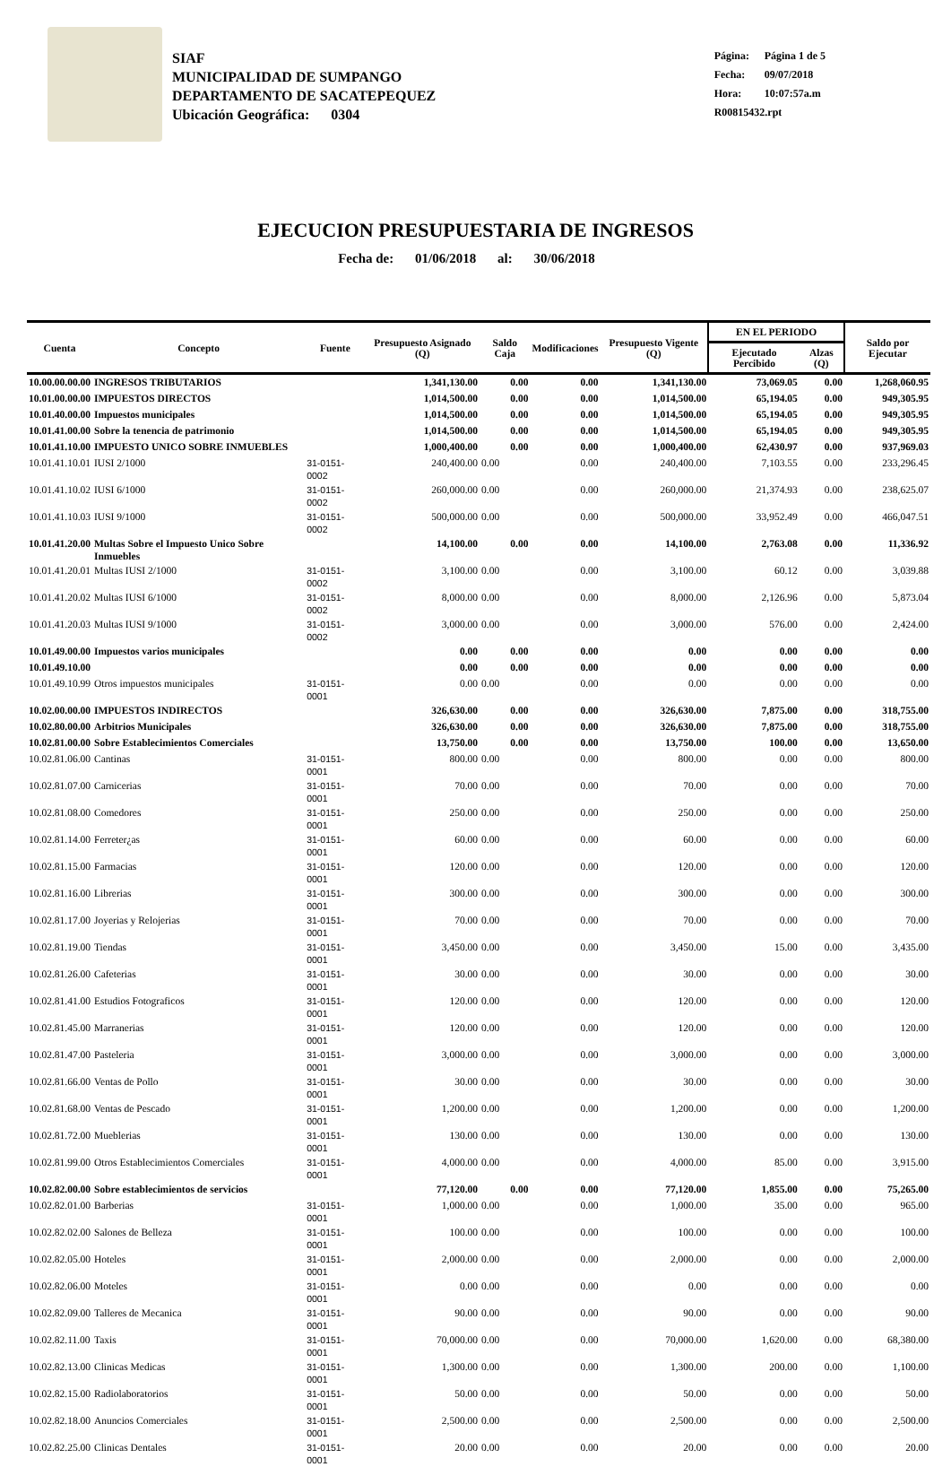SIAF
MUNICIPALIDAD DE SUMPANGO
DEPARTAMENTO DE SACATEPEQUEZ
Ubicación Geográfica: 0304
Página: Página 1 de 5
Fecha: 09/07/2018
Hora: 10:07:57a.m
R00815432.rpt
EJECUCION PRESUPUESTARIA DE INGRESOS
Fecha de: 01/06/2018 al: 30/06/2018
| Cuenta | Concepto | Fuente | Presupuesto Asignado (Q) | Saldo Caja | Modificaciones | Presupuesto Vigente (Q) | EN EL PERIODO | | Saldo por Ejecutar |
| --- | --- | --- | --- | --- | --- | --- | --- | --- | --- |
| | | | | | | | Ejecutado Percibido | Alzas (Q) | |
| 10.00.00.00.00 | INGRESOS TRIBUTARIOS | | 1,341,130.00 | 0.00 | 0.00 | 1,341,130.00 | 73,069.05 | 0.00 | 1,268,060.95 |
| 10.01.00.00.00 | IMPUESTOS DIRECTOS | | 1,014,500.00 | 0.00 | 0.00 | 1,014,500.00 | 65,194.05 | 0.00 | 949,305.95 |
| 10.01.40.00.00 | Impuestos municipales | | 1,014,500.00 | 0.00 | 0.00 | 1,014,500.00 | 65,194.05 | 0.00 | 949,305.95 |
| 10.01.41.00.00 | Sobre la tenencia de patrimonio | | 1,014,500.00 | 0.00 | 0.00 | 1,014,500.00 | 65,194.05 | 0.00 | 949,305.95 |
| 10.01.41.10.00 | IMPUESTO UNICO SOBRE INMUEBLES | | 1,000,400.00 | 0.00 | 0.00 | 1,000,400.00 | 62,430.97 | 0.00 | 937,969.03 |
| 10.01.41.10.01 | IUSI 2/1000 | 31-0151-0002 | 240,400.00 | 0.00 | 0.00 | 240,400.00 | 7,103.55 | 0.00 | 233,296.45 |
| 10.01.41.10.02 | IUSI 6/1000 | 31-0151-0002 | 260,000.00 | 0.00 | 0.00 | 260,000.00 | 21,374.93 | 0.00 | 238,625.07 |
| 10.01.41.10.03 | IUSI 9/1000 | 31-0151-0002 | 500,000.00 | 0.00 | 0.00 | 500,000.00 | 33,952.49 | 0.00 | 466,047.51 |
| 10.01.41.20.00 | Multas Sobre el Impuesto Unico Sobre Inmuebles | | 14,100.00 | 0.00 | 0.00 | 14,100.00 | 2,763.08 | 0.00 | 11,336.92 |
| 10.01.41.20.01 | Multas IUSI 2/1000 | 31-0151-0002 | 3,100.00 | 0.00 | 0.00 | 3,100.00 | 60.12 | 0.00 | 3,039.88 |
| 10.01.41.20.02 | Multas IUSI 6/1000 | 31-0151-0002 | 8,000.00 | 0.00 | 0.00 | 8,000.00 | 2,126.96 | 0.00 | 5,873.04 |
| 10.01.41.20.03 | Multas IUSI 9/1000 | 31-0151-0002 | 3,000.00 | 0.00 | 0.00 | 3,000.00 | 576.00 | 0.00 | 2,424.00 |
| 10.01.49.00.00 | Impuestos varios municipales | | 0.00 | 0.00 | 0.00 | 0.00 | 0.00 | 0.00 | 0.00 |
| 10.01.49.10.00 | | | 0.00 | 0.00 | 0.00 | 0.00 | 0.00 | 0.00 | 0.00 |
| 10.01.49.10.99 | Otros impuestos municipales | 31-0151-0001 | 0.00 | 0.00 | 0.00 | 0.00 | 0.00 | 0.00 | 0.00 |
| 10.02.00.00.00 | IMPUESTOS INDIRECTOS | | 326,630.00 | 0.00 | 0.00 | 326,630.00 | 7,875.00 | 0.00 | 318,755.00 |
| 10.02.80.00.00 | Arbitrios Municipales | | 326,630.00 | 0.00 | 0.00 | 326,630.00 | 7,875.00 | 0.00 | 318,755.00 |
| 10.02.81.00.00 | Sobre Establecimientos Comerciales | | 13,750.00 | 0.00 | 0.00 | 13,750.00 | 100.00 | 0.00 | 13,650.00 |
| 10.02.81.06.00 | Cantinas | 31-0151-0001 | 800.00 | 0.00 | 0.00 | 800.00 | 0.00 | 0.00 | 800.00 |
| 10.02.81.07.00 | Carnicerias | 31-0151-0001 | 70.00 | 0.00 | 0.00 | 70.00 | 0.00 | 0.00 | 70.00 |
| 10.02.81.08.00 | Comedores | 31-0151-0001 | 250.00 | 0.00 | 0.00 | 250.00 | 0.00 | 0.00 | 250.00 |
| 10.02.81.14.00 | Ferreter¿as | 31-0151-0001 | 60.00 | 0.00 | 0.00 | 60.00 | 0.00 | 0.00 | 60.00 |
| 10.02.81.15.00 | Farmacias | 31-0151-0001 | 120.00 | 0.00 | 0.00 | 120.00 | 0.00 | 0.00 | 120.00 |
| 10.02.81.16.00 | Librerias | 31-0151-0001 | 300.00 | 0.00 | 0.00 | 300.00 | 0.00 | 0.00 | 300.00 |
| 10.02.81.17.00 | Joyerias y Relojerias | 31-0151-0001 | 70.00 | 0.00 | 0.00 | 70.00 | 0.00 | 0.00 | 70.00 |
| 10.02.81.19.00 | Tiendas | 31-0151-0001 | 3,450.00 | 0.00 | 0.00 | 3,450.00 | 15.00 | 0.00 | 3,435.00 |
| 10.02.81.26.00 | Cafeterias | 31-0151-0001 | 30.00 | 0.00 | 0.00 | 30.00 | 0.00 | 0.00 | 30.00 |
| 10.02.81.41.00 | Estudios Fotograficos | 31-0151-0001 | 120.00 | 0.00 | 0.00 | 120.00 | 0.00 | 0.00 | 120.00 |
| 10.02.81.45.00 | Marranerias | 31-0151-0001 | 120.00 | 0.00 | 0.00 | 120.00 | 0.00 | 0.00 | 120.00 |
| 10.02.81.47.00 | Pasteleria | 31-0151-0001 | 3,000.00 | 0.00 | 0.00 | 3,000.00 | 0.00 | 0.00 | 3,000.00 |
| 10.02.81.66.00 | Ventas de Pollo | 31-0151-0001 | 30.00 | 0.00 | 0.00 | 30.00 | 0.00 | 0.00 | 30.00 |
| 10.02.81.68.00 | Ventas de Pescado | 31-0151-0001 | 1,200.00 | 0.00 | 0.00 | 1,200.00 | 0.00 | 0.00 | 1,200.00 |
| 10.02.81.72.00 | Mueblerias | 31-0151-0001 | 130.00 | 0.00 | 0.00 | 130.00 | 0.00 | 0.00 | 130.00 |
| 10.02.81.99.00 | Otros Establecimientos Comerciales | 31-0151-0001 | 4,000.00 | 0.00 | 0.00 | 4,000.00 | 85.00 | 0.00 | 3,915.00 |
| 10.02.82.00.00 | Sobre establecimientos de servicios | | 77,120.00 | 0.00 | 0.00 | 77,120.00 | 1,855.00 | 0.00 | 75,265.00 |
| 10.02.82.01.00 | Barberias | 31-0151-0001 | 1,000.00 | 0.00 | 0.00 | 1,000.00 | 35.00 | 0.00 | 965.00 |
| 10.02.82.02.00 | Salones de Belleza | 31-0151-0001 | 100.00 | 0.00 | 0.00 | 100.00 | 0.00 | 0.00 | 100.00 |
| 10.02.82.05.00 | Hoteles | 31-0151-0001 | 2,000.00 | 0.00 | 0.00 | 2,000.00 | 0.00 | 0.00 | 2,000.00 |
| 10.02.82.06.00 | Moteles | 31-0151-0001 | 0.00 | 0.00 | 0.00 | 0.00 | 0.00 | 0.00 | 0.00 |
| 10.02.82.09.00 | Talleres de Mecanica | 31-0151-0001 | 90.00 | 0.00 | 0.00 | 90.00 | 0.00 | 0.00 | 90.00 |
| 10.02.82.11.00 | Taxis | 31-0151-0001 | 70,000.00 | 0.00 | 0.00 | 70,000.00 | 1,620.00 | 0.00 | 68,380.00 |
| 10.02.82.13.00 | Clinicas Medicas | 31-0151-0001 | 1,300.00 | 0.00 | 0.00 | 1,300.00 | 200.00 | 0.00 | 1,100.00 |
| 10.02.82.15.00 | Radiolaboratorios | 31-0151-0001 | 50.00 | 0.00 | 0.00 | 50.00 | 0.00 | 0.00 | 50.00 |
| 10.02.82.18.00 | Anuncios Comerciales | 31-0151-0001 | 2,500.00 | 0.00 | 0.00 | 2,500.00 | 0.00 | 0.00 | 2,500.00 |
| 10.02.82.25.00 | Clinicas Dentales | 31-0151-0001 | 20.00 | 0.00 | 0.00 | 20.00 | 0.00 | 0.00 | 20.00 |